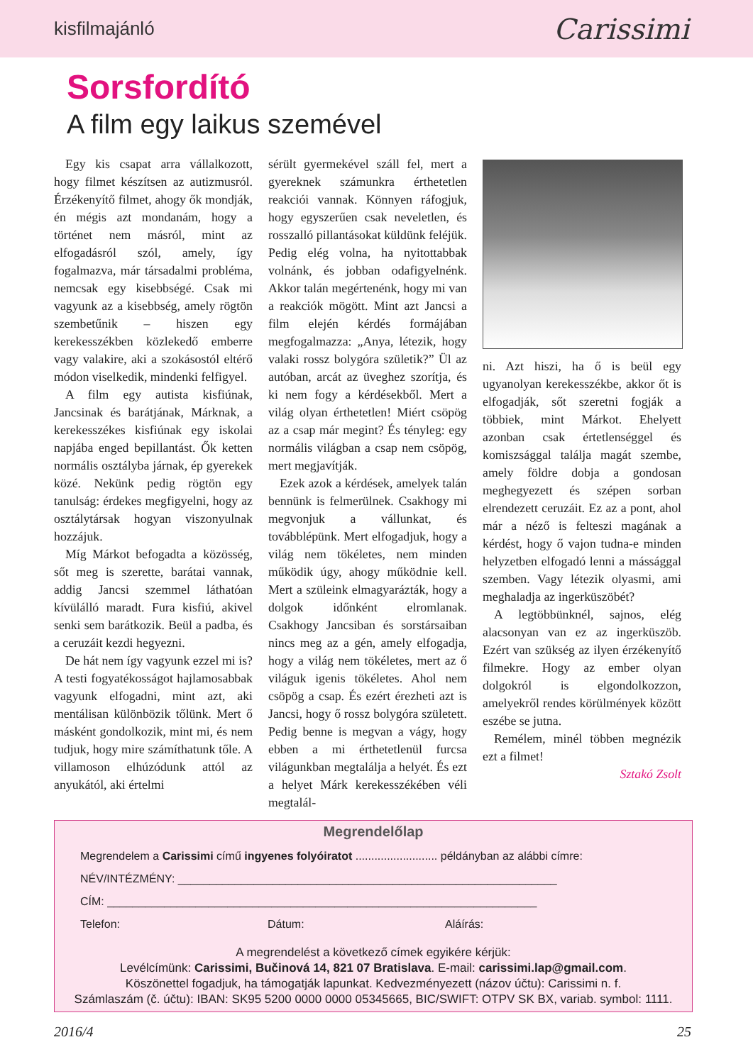kisfilmajánló Carissimi
Sorsfordító
A film egy laikus szemével
Egy kis csapat arra vállalkozott, hogy filmet készítsen az autizmusról. Érzékenyítő filmet, ahogy ők mondják, én mégis azt mondanám, hogy a történet nem másról, mint az elfogadásról szól, amely, így fogalmazva, már társadalmi probléma, nemcsak egy kisebbségé. Csak mi vagyunk az a kisebbség, amely rögtön szembetűnik – hiszen egy kerekesszékben közlekedő emberre vagy valakire, aki a szokásostól eltérő módon viselkedik, mindenki felfigyel.
A film egy autista kisfiúnak, Jancsinak és barátjának, Márknak, a kerekesszékes kisfiúnak egy iskolai napjába enged bepillantást. Ők ketten normális osztályba járnak, ép gyerekek közé. Nekünk pedig rögtön egy tanulság: érdekes megfigyelni, hogy az osztálytársak hogyan viszonyulnak hozzájuk.
Míg Márkot befogadta a közösség, sőt meg is szerette, barátai vannak, addig Jancsi szemmel láthatóan kívülálló maradt. Fura kisfiú, akivel senki sem barátkozik. Beül a padba, és a ceruzáit kezdi hegyezni.
De hát nem így vagyunk ezzel mi is? A testi fogyatékosságot hajlamosabbak vagyunk elfogadni, mint azt, aki mentálisan különbözik tőlünk. Mert ő másként gondolkozik, mint mi, és nem tudjuk, hogy mire számíthatunk tőle. A villamoson elhúzódunk attól az anyukától, aki értelmi
sérült gyermekével száll fel, mert a gyereknek számunkra érthetetlen reakciói vannak. Könnyen ráfogjuk, hogy egyszerűen csak neveletlen, és rosszalló pillantásokat küldünk feléjük. Pedig elég volna, ha nyitottabbak volnánk, és jobban odafigyelnénk. Akkor talán megértenénk, hogy mi van a reakciók mögött. Mint azt Jancsi a film elején kérdés formájában megfogalmazza: „Anya, létezik, hogy valaki rossz bolygóra születik?” Ül az autóban, arcát az üveghez szorítja, és ki nem fogy a kérdésekből. Mert a világ olyan érthetetlen! Miért csöpög az a csap már megint? És tényleg: egy normális világban a csap nem csöpög, mert megjavítják.
Ezek azok a kérdések, amelyek talán bennünk is felmerülnek. Csakhogy mi megvonjuk a vállunkat, és továbblépünk. Mert elfogadjuk, hogy a világ nem tökéletes, nem minden működik úgy, ahogy működnie kell. Mert a szüleink elmagyarázták, hogy a dolgok időnként elromlanak. Csakhogy Jancsiban és sorstársaiban nincs meg az a gén, amely elfogadja, hogy a világ nem tökéletes, mert az ő világuk igenis tökéletes. Ahol nem csöpög a csap. És ezért érezheti azt is Jancsi, hogy ő rossz bolygóra született. Pedig benne is megvan a vágy, hogy ebben a mi érthetetlenül furcsa világunkban megtalálja a helyét. És ezt a helyet Márk kerekesszékében véli megtalál-
ni. Azt hiszi, ha ő is beül egy ugyanolyan kerekesszékbe, akkor őt is elfogadják, sőt szeretni fogják a többiek, mint Márkot. Ehelyett azonban csak értetlenséggel és komiszsággal találja magát szembe, amely földre dobja a gondosan meghegyezett és szépen sorban elrendezett ceruzáit. Ez az a pont, ahol már a néző is felteszi magának a kérdést, hogy ő vajon tudna-e minden helyzetben elfogadó lenni a mássággal szemben. Vagy létezik olyasmi, ami meghaladja az ingerküszöbét?
A legtöbbünknél, sajnos, elég alacsonyan van ez az ingerküszöb. Ezért van szükség az ilyen érzékenyítő filmekre. Hogy az ember olyan dolgokról is elgondolkozzon, amelyekről rendes körülmények között eszébe se jutna.
Remélem, minél többen megnézik ezt a filmet!
Sztakó Zsolt
Megrendelőlap
Megrendelem a Carissimi című ingyenes folyóiratot .......................... példányban az alábbi címre:
NÉV/INTÉZMÉNY: ____________________________________________________________
CÍM: ____________________________________________________________________
Telefon: Dátum: Aláírás:
A megrendelést a következő címek egyikére kérjük:
Levélcímünk: Carissimi, Bučinová 14, 821 07 Bratislava. E-mail: carissimi.lap@gmail.com.
Köszönettel fogadjuk, ha támogatják lapunkat. Kedvezményezett (názov účtu): Carissimi n. f.
Számlaszám (č. účtu): IBAN: SK95 5200 0000 0000 05345665, BIC/SWIFT: OTPV SK BX, variab. symbol: 1111.
2016/4 25